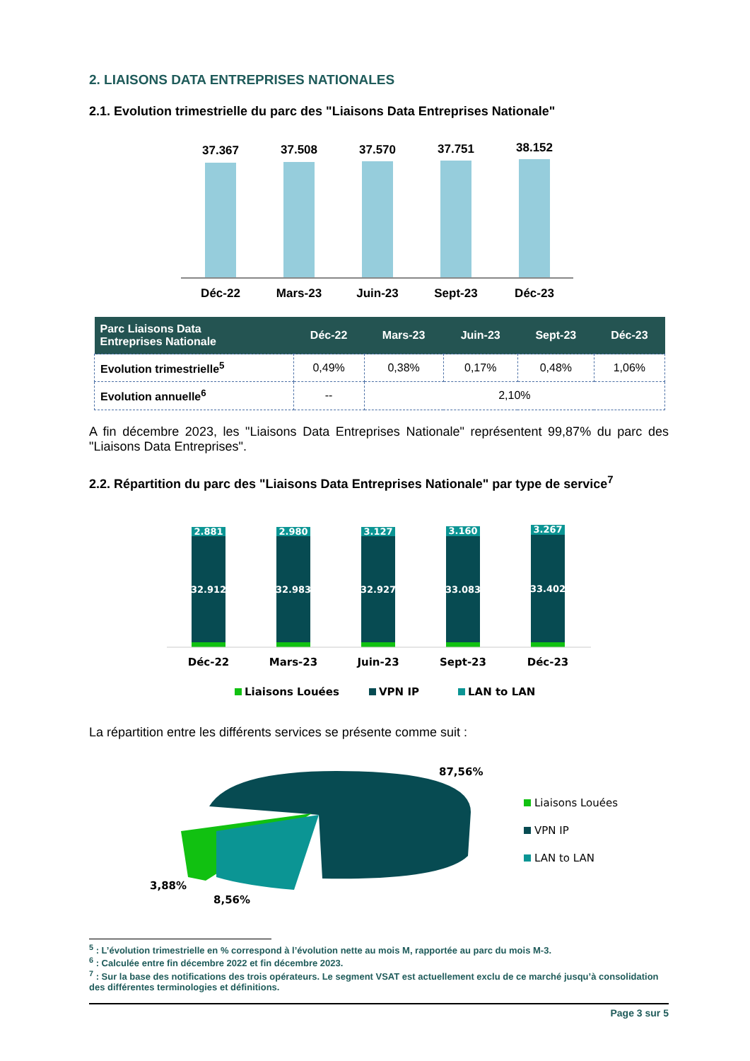2. LIAISONS DATA ENTREPRISES NATIONALES
2.1. Evolution trimestrielle du parc des "Liaisons Data Entreprises Nationale"
37.367
Déc-22
37.508
Mars-23
37.570
Juin-23
37.751
Sept-23
38.152
Déc-23
| Parc Liaisons Data Entreprises Nationale | Déc-22 | Mars-23 | Juin-23 | Sept-23 | Déc-23 |
| --- | --- | --- | --- | --- | --- |
| Evolution trimestrielle<sup>5</sup> | 0,49% | 0,38% | 0,17% | 0,48% | 1,06% |
| Evolution annuelle<sup>6</sup> | -- | 2,10% | | | |
A fin décembre 2023, les "Liaisons Data Entreprises Nationale" représentent 99,87% du parc des "Liaisons Data Entreprises".
2.2. Répartition du parc des "Liaisons Data Entreprises Nationale" par type de service<sup>7</sup>
2.881
32.912
2.980
32.983
3.127
32.927
3.160
33.083
3.267
33.402
Déc-22
Mars-23
Juin-23
Sept-23
Déc-23
Liaisons Louées
VPN IP
LAN to LAN
La répartition entre les différents services se présente comme suit :
87,56%
3,88%
8,56%
Liaisons Louées
VPN IP
LAN to LAN
<sup>5</sup> : L’évolution trimestrielle en % correspond à l’évolution nette au mois M, rapportée au parc du mois M-3.
<sup>6</sup> : Calculée entre fin décembre 2022 et fin décembre 2023.
<sup>7</sup> : Sur la base des notifications des trois opérateurs. Le segment VSAT est actuellement exclu de ce marché jusqu’à consolidation des différentes terminologies et définitions.
Page 3 sur 5